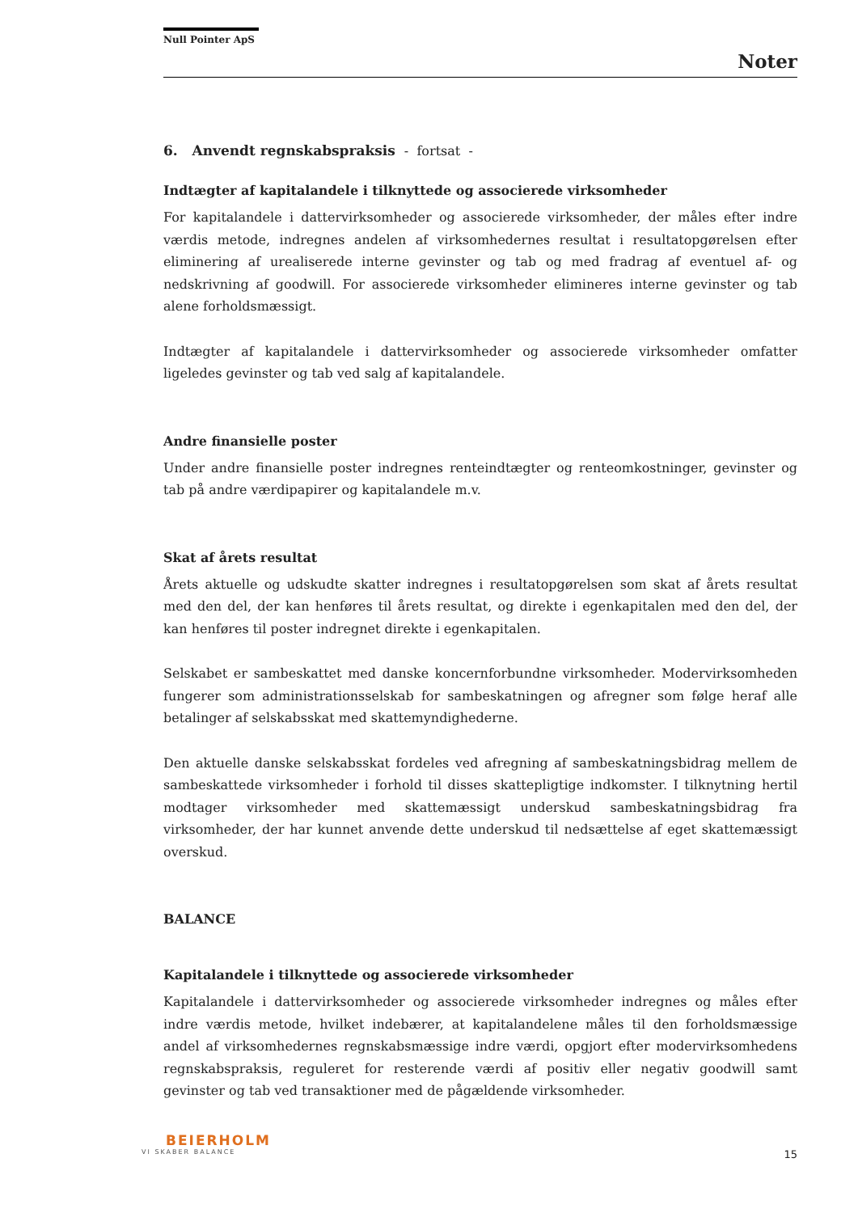Null Pointer ApS
Noter
6. Anvendt regnskabspraksis - fortsat -
Indtægter af kapitalandele i tilknyttede og associerede virksomheder
For kapitalandele i dattervirksomheder og associerede virksomheder, der måles efter indre værdis metode, indregnes andelen af virksomhedernes resultat i resultatopgørelsen efter eliminering af urealiserede interne gevinster og tab og med fradrag af eventuel af- og nedskrivning af goodwill. For associerede virksomheder elimineres interne gevinster og tab alene forholdsmæssigt.
Indtægter af kapitalandele i dattervirksomheder og associerede virksomheder omfatter ligeledes gevinster og tab ved salg af kapitalandele.
Andre finansielle poster
Under andre finansielle poster indregnes renteindtægter og renteomkostninger, gevinster og tab på andre værdipapirer og kapitalandele m.v.
Skat af årets resultat
Årets aktuelle og udskudte skatter indregnes i resultatopgørelsen som skat af årets resultat med den del, der kan henføres til årets resultat, og direkte i egenkapitalen med den del, der kan henføres til poster indregnet direkte i egenkapitalen.
Selskabet er sambeskattet med danske koncernforbundne virksomheder. Modervirksomheden fungerer som administrationsselskab for sambeskatningen og afregner som følge heraf alle betalinger af selskabsskat med skattemyndighederne.
Den aktuelle danske selskabsskat fordeles ved afregning af sambeskatningsbidrag mellem de sambeskattede virksomheder i forhold til disses skattepligtige indkomster. I tilknytning hertil modtager virksomheder med skattemæssigt underskud sambeskatningsbidrag fra virksomheder, der har kunnet anvende dette underskud til nedsættelse af eget skattemæssigt overskud.
BALANCE
Kapitalandele i tilknyttede og associerede virksomheder
Kapitalandele i dattervirksomheder og associerede virksomheder indregnes og måles efter indre værdis metode, hvilket indebærer, at kapitalandelene måles til den forholdsmæssige andel af virksomhedernes regnskabsmæssige indre værdi, opgjort efter modervirksomhedens regnskabspraksis, reguleret for resterende værdi af positiv eller negativ goodwill samt gevinster og tab ved transaktioner med de pågældende virksomheder.
BEIERHOLM
VI SKABER BALANCE
15